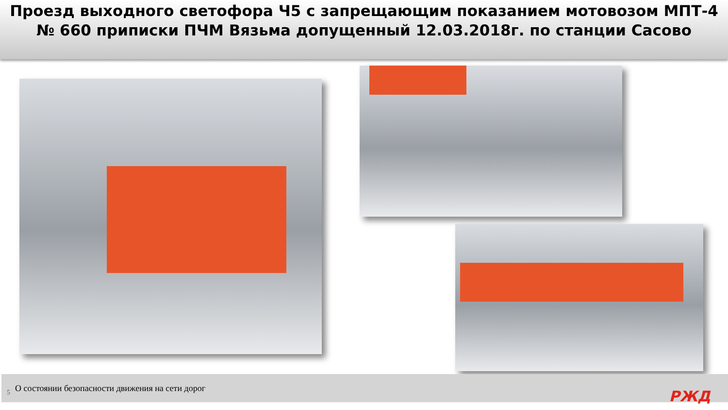Проезд выходного светофора Ч5 с запрещающим показанием мотовозом МПТ-4 № 660 приписки ПЧМ Вязьма допущенный 12.03.2018г. по станции Сасово
5 О состоянии безопасности движения на сети дорог
РЖД